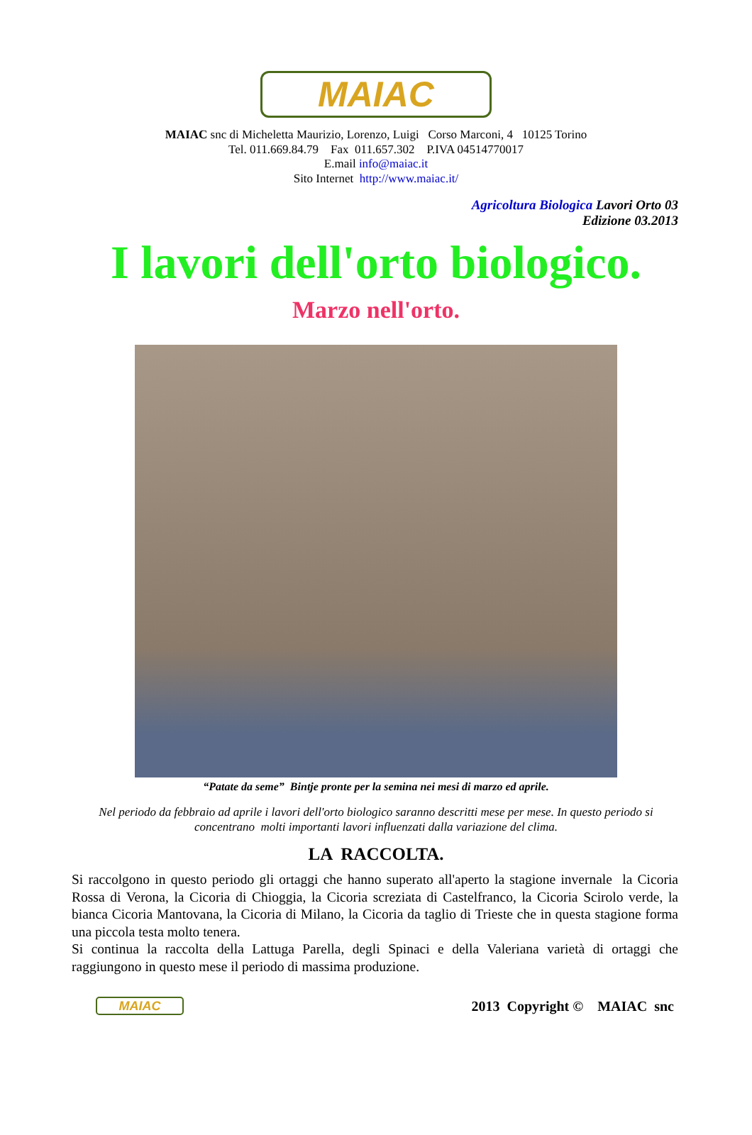MAIAC
MAIAC snc di Micheletta Maurizio, Lorenzo, Luigi Corso Marconi, 4 10125 Torino
Tel. 011.669.84.79 Fax 011.657.302 P.IVA 04514770017
E.mail info@maiac.it
Sito Internet http://www.maiac.it/
Agricoltura Biologica Lavori Orto 03
Edizione 03.2013
I lavori dell'orto biologico.
Marzo nell'orto.
“Patate da seme” Bintje pronte per la semina nei mesi di marzo ed aprile.
Nel periodo da febbraio ad aprile i lavori dell'orto biologico saranno descritti mese per mese. In questo periodo si concentrano molti importanti lavori influenzati dalla variazione del clima.
LA RACCOLTA.
Si raccolgono in questo periodo gli ortaggi che hanno superato all'aperto la stagione invernale la Cicoria Rossa di Verona, la Cicoria di Chioggia, la Cicoria screziata di Castelfranco, la Cicoria Scirolo verde, la bianca Cicoria Mantovana, la Cicoria di Milano, la Cicoria da taglio di Trieste che in questa stagione forma una piccola testa molto tenera.
Si continua la raccolta della Lattuga Parella, degli Spinaci e della Valeriana varietà di ortaggi che raggiungono in questo mese il periodo di massima produzione.
MAIAC
2013 Copyright © MAIAC snc